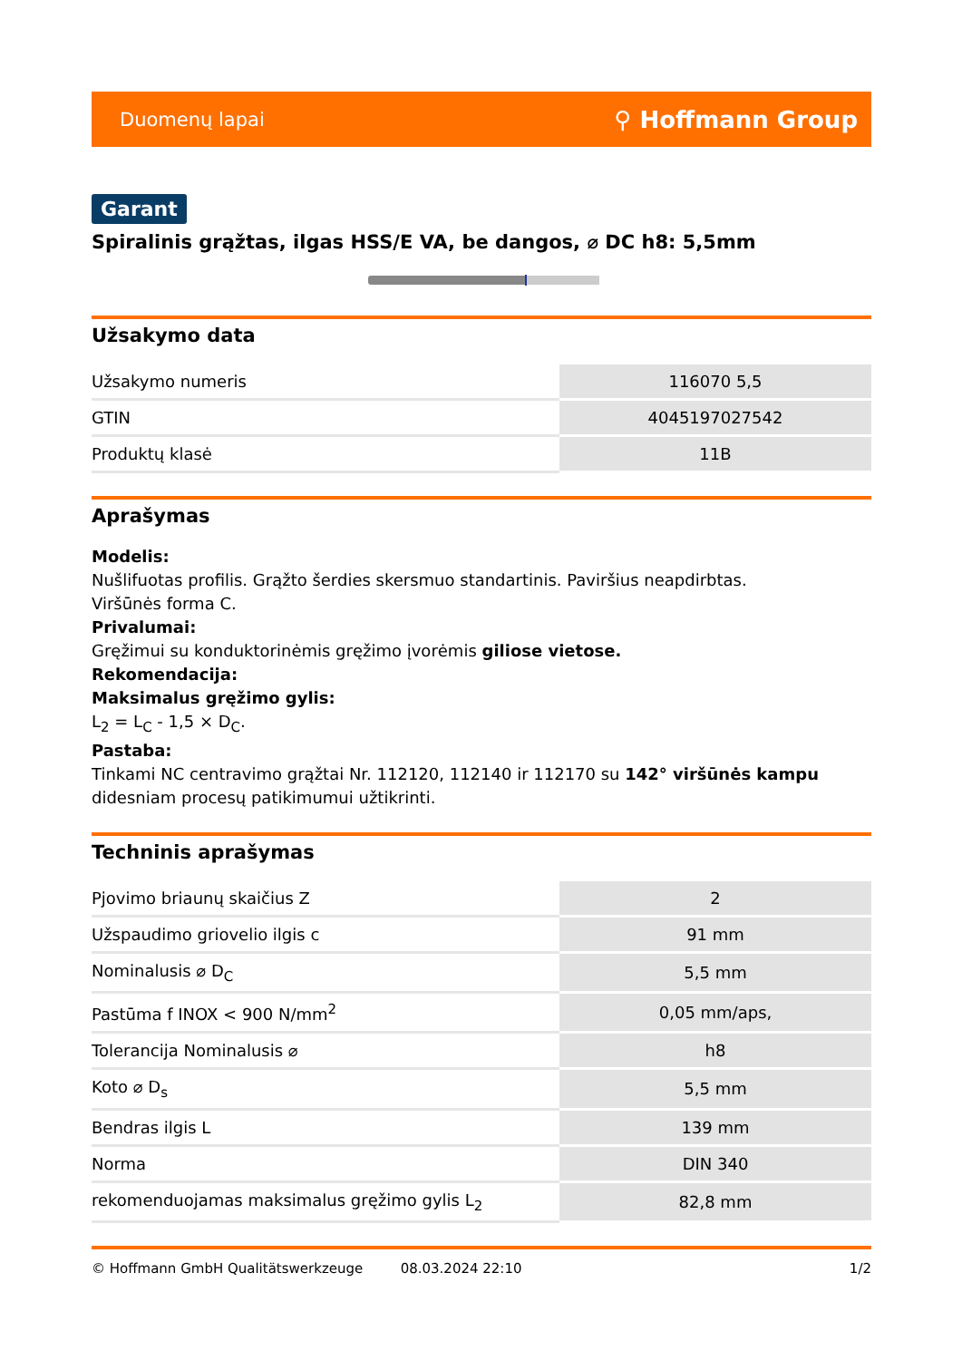Duomenų lapai ⚲ Hoffmann Group
Garant
Spiralinis grąžtas, ilgas HSS/E VA, be dangos, ⌀ DC h8: 5,5mm
Užsakymo data
| Užsakymo numeris | 116070 5,5 |
| GTIN | 4045197027542 |
| Produktų klasė | 11B |
Aprašymas
Modelis:
Nušlifuotas profilis. Grąžto šerdies skersmuo standartinis. Paviršius neapdirbtas.
Viršūnės forma C.
Privalumai:
Gręžimui su konduktorinėmis gręžimo įvorėmis giliose vietose.
Rekomendacija:
Maksimalus gręžimo gylis:
L<sub>2</sub> = L<sub>C</sub> - 1,5 × D<sub>C</sub>.
Pastaba:
Tinkami NC centravimo grąžtai Nr. 112120, 112140 ir 112170 su 142° viršūnės kampu didesniam procesų patikimumui užtikrinti.
Techninis aprašymas
| Pjovimo briaunų skaičius Z | 2 |
| Užspaudimo griovelio ilgis c | 91 mm |
| Nominalusis ⌀ D<sub>C</sub> | 5,5 mm |
| Pastūma f INOX < 900 N/mm<sup>2</sup> | 0,05 mm/aps, |
| Tolerancija Nominalusis ⌀ | h8 |
| Koto ⌀ D<sub>s</sub> | 5,5 mm |
| Bendras ilgis L | 139 mm |
| Norma | DIN 340 |
| rekomenduojamas maksimalus gręžimo gylis L<sub>2</sub> | 82,8 mm |
© Hoffmann GmbH Qualitätswerkzeuge 08.03.2024 22:10 1/2